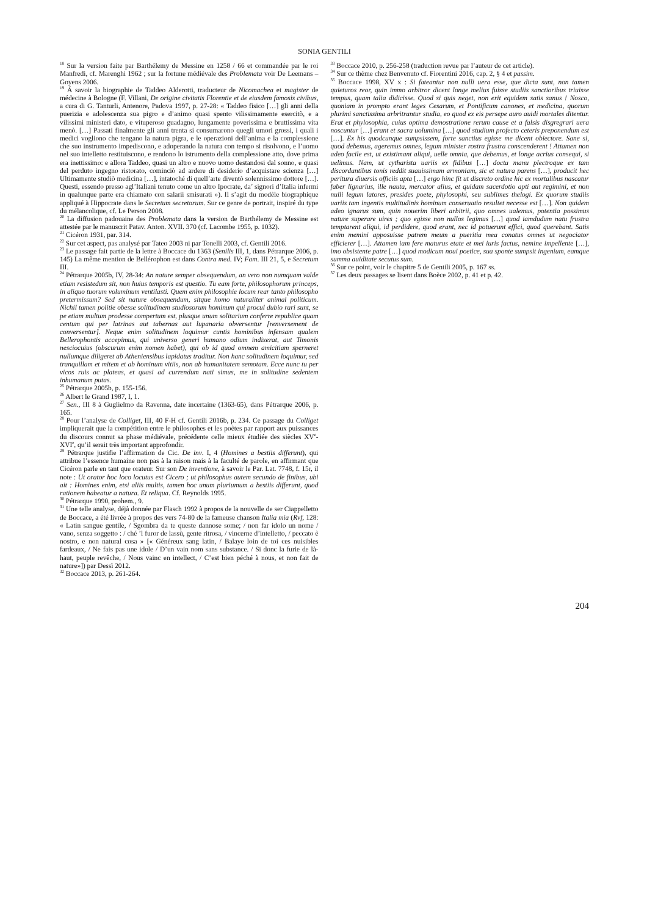SONIA GENTILI
<sup>18</sup> Sur la version faite par Barthélemy de Messine en 1258 / 66 et commandée par le roi Manfredi, cf. Marenghi 1962 ; sur la fortune médiévale des Problemata voir De Leemans – Goyens 2006.
<sup>19</sup> Á savoir la biographie de Taddeo Alderotti, traducteur de Nicomachea et magister de médecine à Bologne (F. Villani, De origine civitatis Florentie et de eiusdem famosis civibus, a cura di G. Tanturli, Antenore, Padova 1997, p. 27-28: « Taddeo fisico […] gli anni della puerizia e adolescenza sua pigro e d’animo quasi spento vilissimamente esercitò, e a vilissimi ministeri dato, e vituperoso guadagno, lungamente poverissima e bruttissima vita menò. […] Passati finalmente gli anni trenta si consumarono quegli umori grossi, i quali i medici vogliono che tengano la natura pigra, e le operazioni dell’anima e la complessione che suo instrumento impediscono, e adoperando la natura con tempo si risolvono, e l’uomo nel suo intelletto restituiscono, e rendono lo istrumento della complessione atto, dove prima era inettissimo: e allora Taddeo, quasi un altro e nuovo uomo destandosi dal sonno, e quasi del perduto ingegno ristorato, cominciò ad ardere di desiderio d’acquistare scienza […] Ultimamente studiò medicina […], intatoché di quell’arte diventò solennissimo dottore […]. Questi, essendo presso agl’Italiani tenuto come un altro Ipocrate, da’ signori d’Italia infermi in qualunque parte era chiamato con salarii smisurati »). Il s’agit du modèle biographique appliqué à Hippocrate dans le Secretum secretorum. Sur ce genre de portrait, inspiré du type du mélancolique, cf. Le Person 2008.
<sup>20</sup> La diffusion padouaine des Problemata dans la version de Barthélemy de Messine est attestée par le manuscrit Patav. Anton. XVII. 370 (cf. Lacombe 1955, p. 1032).
<sup>21</sup> Cicéron 1931, par. 314.
<sup>22</sup> Sur cet aspect, pas analysé par Tateo 2003 ni par Tonelli 2003, cf. Gentili 2016.
<sup>23</sup> Le passage fait partie de la lettre à Boccace du 1363 (Senilis III, 1, dans Pétrarque 2006, p. 145) La même mention de Bellérophon est dans Contra med. IV; Fam. III 21, 5, e Secretum III.
<sup>24</sup> Pétrarque 2005b, IV, 28-34: An nature semper obsequendum, an vero non numquam valde etiam resistedum sit, non huius temporis est questio. Tu eam forte, philosophorum princeps, in aliquo tuorum voluminum ventilasti. Quem enim philosophie locum rear tanto philosopho pretermissum? Sed sit nature obsequendum, sitque homo naturaliter animal politicum. Nichil tamen politie obesse solitudinem studiosorum hominum qui procul dubio rari sunt, se pe etiam multum prodesse compertum est, plusque unum solitarium conferre republice quam centum qui per latrinas aut tabernas aut lupanaria obversentur [renversement de conversentur]. Neque enim solitudinem loquimur cuntis hominibus infensam qualem Bellerophontis accepimus, qui universo generi humano odium indixerat, aut Timonis nesciocuius (obscurum enim nomen habet), qui ob id quod omnem amicitiam sperneret nullumque diligeret ab Atheniensibus lapidatus traditur. Non hanc solitudinem loquimur, sed tranquillam et mitem et ab hominum vitiis, non ab humanitatem semotam. Ecce nunc tu per vicos ruis ac plateas, et quasi ad currendum nati simus, me in solitudine sedentem inhumanum putas.
<sup>25</sup> Pétrarque 2005b, p. 155-156.
<sup>26</sup> Albert le Grand 1987, I, 1.
<sup>27</sup> Sen., III 8 à Guglielmo da Ravenna, date incertaine (1363-65), dans Pétrarque 2006, p. 165.
<sup>28</sup> Pour l’analyse de Colliget, III, 40 F-H cf. Gentili 2016b, p. 234. Ce passage du Colliget impliquerait que la compétition entre le philosophes et les poètes par rapport aux puissances du discours connut sa phase médiévale, précédente celle mieux étudiée des siècles XV<sup>e</sup>-XVI<sup>e</sup>, qu’il serait très important approfondir.
<sup>29</sup> Pétrarque justifie l’affirmation de Cic. De inv. I, 4 (Homines a bestiis differunt), qui attribue l’essence humaine non pas à la raison mais à la faculté de parole, en affirmant que Cicéron parle en tant que orateur. Sur son De inventione, à savoir le Par. Lat. 7748, f. 15r, il note : Ut orator hoc loco locutus est Cicero ; ut philosophus autem secundo de finibus, ubi ait : Homines enim, etsi aliis multis, tamen hoc unum pluriumum a bestiis differunt, quod rationem habeatur a natura. Et reliqua. Cf. Reynolds 1995.
<sup>30</sup> Pétrarque 1990, prohem., 9.
<sup>31</sup> Une telle analyse, déjà donnée par Flasch 1992 à propos de la nouvelle de ser Ciappelletto de Boccace, a été livrée à propos des vers 74-80 de la fameuse chanson Italia mia (Rvf, 128: « Latin sangue gentile, / Sgombra da te queste dannose some; / non far idolo un nome / vano, senza soggetto : / ché ’l furor de lassù, gente ritrosa, / vincerne d’intelletto, / peccato è nostro, e non natural cosa » [« Généreux sang latin, / Balaye loin de toi ces nuisibles fardeaux, / Ne fais pas une idole / D’un vain nom sans substance. / Si donc la furie de là-haut, peuple revêche, / Nous vainc en intellect, / C’est bien péché à nous, et non fait de nature»]) par Dessì 2012.
<sup>32</sup> Boccace 2013, p. 261-264.
<sup>33</sup> Boccace 2010, p. 256-258 (traduction revue par l’auteur de cet article).
<sup>34</sup> Sur ce thème chez Benvenuto cf. Fiorentini 2016, cap. 2, § 4 et passim.
<sup>35</sup> Boccace 1998, XV x : Si fateantur non nulli uera esse, que dicta sunt, non tamen quieturos reor, quin immo arbitror dicent longe melius fuisse studiis sanctioribus triuisse tempus, quam talia didicisse. Quod si quis neget, non erit equidem satis sanus ! Nosco, quoniam in prompto erant leges Cesarum, et Pontificum canones, et medicina, quorum plurimi sanctissima arbritrantur studia, eo quod ex eis persepe auro auidi mortales ditentur. Erat et phylosophia, cuius optima demostratione rerum cause et a falsis disgregrari uera noscuntur […] erant et sacra uolumina […] quod studium profecto ceteris preponendum est […]. Ex his quodcunque sumpsissem, forte sanctius egisse me dicent obiectore. Sane si, quod debemus, ageremus omnes, legum minister rostra frustra conscenderent ! Attamen non adeo facile est, ut existimant aliqui, uelle omnia, que debemus, et longe acrius consequi, si uelimus. Nam, ut cytharista uariis ex fidibus […] docta manu plectroque ex tam discordantibus tonis reddit suauissimam armoniam, sic et natura parens […], producit hec peritura diuersis officiis apta […] ergo hinc fit ut discreto ordine hic ex mortalibus nascatur faber lignarius, ille nauta, mercator alius, et quidam sacerdotio apti aut regimini, et non nulli legum latores, presides poete, phylosophi, seu sublimes thelogi. Ex quorum studiis uariis tam ingentis multitudinis hominum conseruatio resultet necesse est […]. Non quidem adeo ignarus sum, quin nouerim liberi arbitrii, quo omnes ualemus, potentia possimus nature superare uires ; quo egisse non nullos legimus […] quod iamdudum natu frustra temptarent aliqui, id perdidere, quod erant, nec id potuerunt effici, quod querebant. Satis enim memini apposuisse patrem meum a pueritia mea conatus omnes ut negociator efficierer […]. Attamen iam fere maturus etate et mei iuris factus, nemine impellente […], imo obsistente patre […] quod modicum noui poetice, sua sponte sumpsit ingenium, eamque summa auiditate secutus sum.
<sup>36</sup> Sur ce point, voir le chapitre 5 de Gentili 2005, p. 167 ss.
<sup>37</sup> Les deux passages se lisent dans Boèce 2002, p. 41 et p. 42.
204